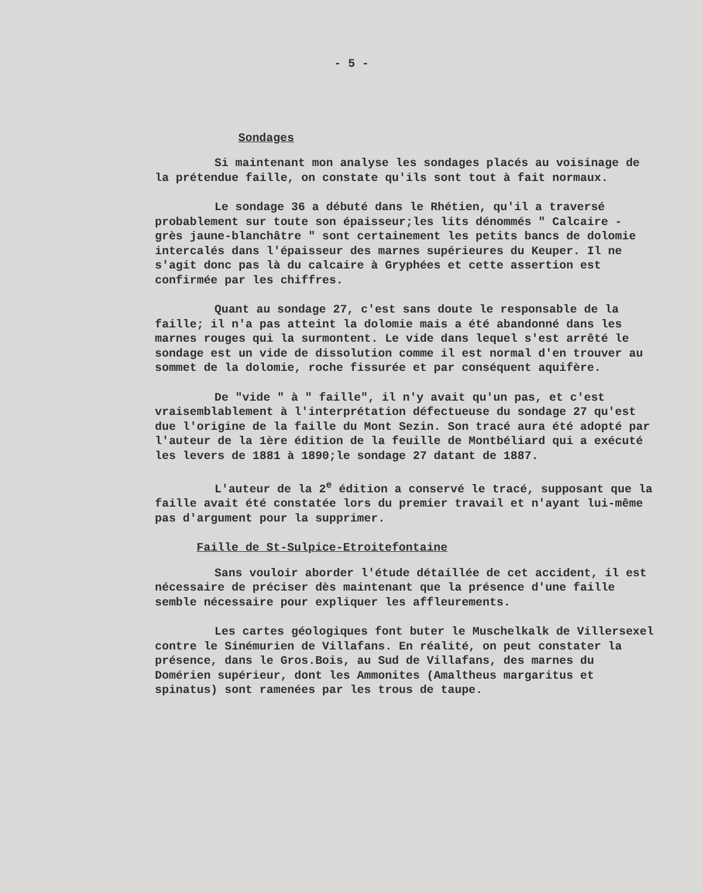- 5 -
Sondages
Si maintenant mon analyse les sondages placés au voisinage de la prétendue faille, on constate qu'ils sont tout à fait normaux.
Le sondage 36 a débuté dans le Rhétien, qu'il a traversé probablement sur toute son épaisseur;les lits dénommés " Calcaire - grès jaune-blanchâtre " sont certainement les petits bancs de dolomie intercalés dans l'épaisseur des marnes supérieures du Keuper. Il ne s'agit donc pas là du calcaire à Gryphées et cette assertion est confirmée par les chiffres.
Quant au sondage 27, c'est sans doute le responsable de la faille; il n'a pas atteint la dolomie mais a été abandonné dans les marnes rouges qui la surmontent. Le vide dans lequel s'est arrêté le sondage est un vide de dissolution comme il est normal d'en trouver au sommet de la dolomie, roche fissurée et par conséquent aquifère.
De "vide " à " faille", il n'y avait qu'un pas, et c'est vraisemblablement à l'interprétation défectueuse du sondage 27 qu'est due l'origine de la faille du Mont Sezin. Son tracé aura été adopté par l'auteur de la 1ère édition de la feuille de Montbéliard qui a exécuté les levers de 1881 à 1890;le sondage 27 datant de 1887.
L'auteur de la 2<sup>e</sup> édition a conservé le tracé, supposant que la faille avait été constatée lors du premier travail et n'ayant lui-même pas d'argument pour la supprimer.
Faille de St-Sulpice-Etroitefontaine
Sans vouloir aborder l'étude détaillée de cet accident, il est nécessaire de préciser dès maintenant que la présence d'une faille semble nécessaire pour expliquer les affleurements.
Les cartes géologiques font buter le Muschelkalk de Villersexel contre le Sinémurien de Villafans. En réalité, on peut constater la présence, dans le Gros.Bois, au Sud de Villafans, des marnes du Domérien supérieur, dont les Ammonites (Amaltheus margaritus et spinatus) sont ramenées par les trous de taupe.